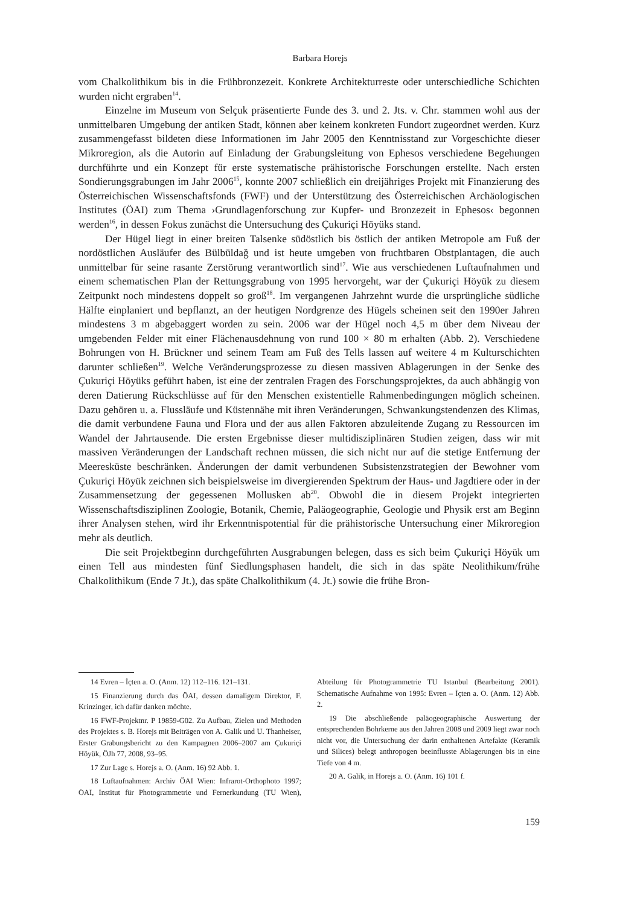Barbara Horejs
vom Chalkolithikum bis in die Frühbronzezeit. Konkrete Architekturreste oder unterschiedliche Schichten wurden nicht ergraben<sup>14</sup>.
Einzelne im Museum von Selçuk präsentierte Funde des 3. und 2. Jts. v. Chr. stammen wohl aus der unmittelbaren Umgebung der antiken Stadt, können aber keinem konkreten Fundort zugeordnet werden. Kurz zusammengefasst bildeten diese Informationen im Jahr 2005 den Kenntnisstand zur Vorgeschichte dieser Mikroregion, als die Autorin auf Einladung der Grabungsleitung von Ephesos verschiedene Begehungen durchführte und ein Konzept für erste systematische prähistorische Forschungen erstellte. Nach ersten Sondierungsgrabungen im Jahr 2006<sup>15</sup>, konnte 2007 schließlich ein dreijähriges Projekt mit Finanzierung des Österreichischen Wissenschaftsfonds (FWF) und der Unterstützung des Österreichischen Archäologischen Institutes (ÖAI) zum Thema ›Grundlagenforschung zur Kupfer- und Bronzezeit in Ephesos‹ begonnen werden<sup>16</sup>, in dessen Fokus zunächst die Untersuchung des Çukuriçi Höyüks stand.
Der Hügel liegt in einer breiten Talsenke südöstlich bis östlich der antiken Metropole am Fuß der nordöstlichen Ausläufer des Bülbüldağ und ist heute umgeben von fruchtbaren Obstplantagen, die auch unmittelbar für seine rasante Zerstörung verantwortlich sind<sup>17</sup>. Wie aus verschiedenen Luftaufnahmen und einem schematischen Plan der Rettungsgrabung von 1995 hervorgeht, war der Çukuriçi Höyük zu diesem Zeitpunkt noch mindestens doppelt so groß<sup>18</sup>. Im vergangenen Jahrzehnt wurde die ursprüngliche südliche Hälfte einplaniert und bepflanzt, an der heutigen Nordgrenze des Hügels scheinen seit den 1990er Jahren mindestens 3 m abgebaggert worden zu sein. 2006 war der Hügel noch 4,5 m über dem Niveau der umgebenden Felder mit einer Flächenausdehnung von rund 100 × 80 m erhalten (Abb. 2). Verschiedene Bohrungen von H. Brückner und seinem Team am Fuß des Tells lassen auf weitere 4 m Kulturschichten darunter schließen<sup>19</sup>. Welche Veränderungsprozesse zu diesen massiven Ablagerungen in der Senke des Çukuriçi Höyüks geführt haben, ist eine der zentralen Fragen des Forschungsprojektes, da auch abhängig von deren Datierung Rückschlüsse auf für den Menschen existentielle Rahmenbedingungen möglich scheinen. Dazu gehören u. a. Flussläufe und Küstennähe mit ihren Veränderungen, Schwankungstendenzen des Klimas, die damit verbundene Fauna und Flora und der aus allen Faktoren abzuleitende Zugang zu Ressourcen im Wandel der Jahrtausende. Die ersten Ergebnisse dieser multidisziplinären Studien zeigen, dass wir mit massiven Veränderungen der Landschaft rechnen müssen, die sich nicht nur auf die stetige Entfernung der Meeresküste beschränken. Änderungen der damit verbundenen Subsistenzstrategien der Bewohner vom Çukuriçi Höyük zeichnen sich beispielsweise im divergierenden Spektrum der Haus- und Jagdtiere oder in der Zusammensetzung der gegessenen Mollusken ab<sup>20</sup>. Obwohl die in diesem Projekt integrierten Wissenschaftsdisziplinen Zoologie, Botanik, Chemie, Paläogeographie, Geologie und Physik erst am Beginn ihrer Analysen stehen, wird ihr Erkenntnispotential für die prähistorische Untersuchung einer Mikroregion mehr als deutlich.
Die seit Projektbeginn durchgeführten Ausgrabungen belegen, dass es sich beim Çukuriçi Höyük um einen Tell aus mindesten fünf Siedlungsphasen handelt, die sich in das späte Neolithikum/frühe Chalkolithikum (Ende 7 Jt.), das späte Chalkolithikum (4. Jt.) sowie die frühe Bron-
14 Evren – İçten a. O. (Anm. 12) 112–116. 121–131.
15 Finanzierung durch das ÖAI, dessen damaligem Direktor, F. Krinzinger, ich dafür danken möchte.
16 FWF-Projektnr. P 19859-G02. Zu Aufbau, Zielen und Methoden des Projektes s. B. Horejs mit Beiträgen von A. Galik und U. Thanheiser, Erster Grabungsbericht zu den Kampagnen 2006–2007 am Çukuriçi Höyük, ÖJh 77, 2008, 93–95.
17 Zur Lage s. Horejs a. O. (Anm. 16) 92 Abb. 1.
18 Luftaufnahmen: Archiv ÖAI Wien: Infrarot-Orthophoto 1997; ÖAI, Institut für Photogrammetrie und Fernerkundung (TU Wien), Abteilung für Photogrammetrie TU Istanbul (Bearbeitung 2001). Schematische Aufnahme von 1995: Evren – İçten a. O. (Anm. 12) Abb. 2.
19 Die abschließende paläogeographische Auswertung der entsprechenden Bohrkerne aus den Jahren 2008 und 2009 liegt zwar noch nicht vor, die Untersuchung der darin enthaltenen Artefakte (Keramik und Silices) belegt anthropogen beeinflusste Ablagerungen bis in eine Tiefe von 4 m.
20 A. Galik, in Horejs a. O. (Anm. 16) 101 f.
159